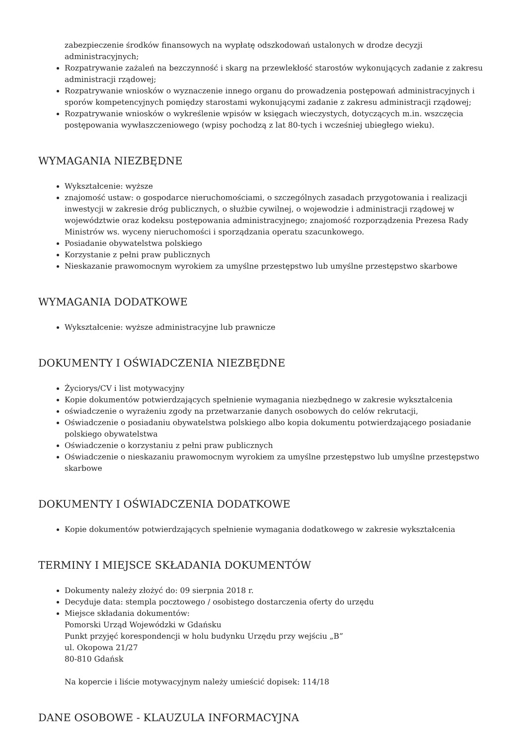zabezpieczenie środków finansowych na wypłatę odszkodowań ustalonych w drodze decyzji administracyjnych;
Rozpatrywanie zażaleń na bezczynność i skarg na przewlekłość starostów wykonujących zadanie z zakresu administracji rządowej;
Rozpatrywanie wniosków o wyznaczenie innego organu do prowadzenia postępowań administracyjnych i sporów kompetencyjnych pomiędzy starostami wykonującymi zadanie z zakresu administracji rządowej;
Rozpatrywanie wniosków o wykreślenie wpisów w księgach wieczystych, dotyczących m.in. wszczęcia postępowania wywłaszczeniowego (wpisy pochodzą z lat 80-tych i wcześniej ubiegłego wieku).
WYMAGANIA NIEZBĘDNE
Wykształcenie: wyższe
znajomość ustaw: o gospodarce nieruchomościami, o szczególnych zasadach przygotowania i realizacji inwestycji w zakresie dróg publicznych, o służbie cywilnej, o wojewodzie i administracji rządowej w województwie oraz kodeksu postępowania administracyjnego; znajomość rozporządzenia Prezesa Rady Ministrów ws. wyceny nieruchomości i sporządzania operatu szacunkowego.
Posiadanie obywatelstwa polskiego
Korzystanie z pełni praw publicznych
Nieskazanie prawomocnym wyrokiem za umyślne przestępstwo lub umyślne przestępstwo skarbowe
WYMAGANIA DODATKOWE
Wykształcenie: wyższe administracyjne lub prawnicze
DOKUMENTY I OŚWIADCZENIA NIEZBĘDNE
Życiorys/CV i list motywacyjny
Kopie dokumentów potwierdzających spełnienie wymagania niezbędnego w zakresie wykształcenia
oświadczenie o wyrażeniu zgody na przetwarzanie danych osobowych do celów rekrutacji,
Oświadczenie o posiadaniu obywatelstwa polskiego albo kopia dokumentu potwierdzającego posiadanie polskiego obywatelstwa
Oświadczenie o korzystaniu z pełni praw publicznych
Oświadczenie o nieskazaniu prawomocnym wyrokiem za umyślne przestępstwo lub umyślne przestępstwo skarbowe
DOKUMENTY I OŚWIADCZENIA DODATKOWE
Kopie dokumentów potwierdzających spełnienie wymagania dodatkowego w zakresie wykształcenia
TERMINY I MIEJSCE SKŁADANIA DOKUMENTÓW
Dokumenty należy złożyć do: 09 sierpnia 2018 r.
Decyduje data: stempla pocztowego / osobistego dostarczenia oferty do urzędu
Miejsce składania dokumentów:
Pomorski Urząd Wojewódzki w Gdańsku
Punkt przyjęć korespondencji w holu budynku Urzędu przy wejściu „B”
ul. Okopowa 21/27
80-810 Gdańsk
Na kopercie i liście motywacyjnym należy umieścić dopisek: 114/18
DANE OSOBOWE - KLAUZULA INFORMACYJNA